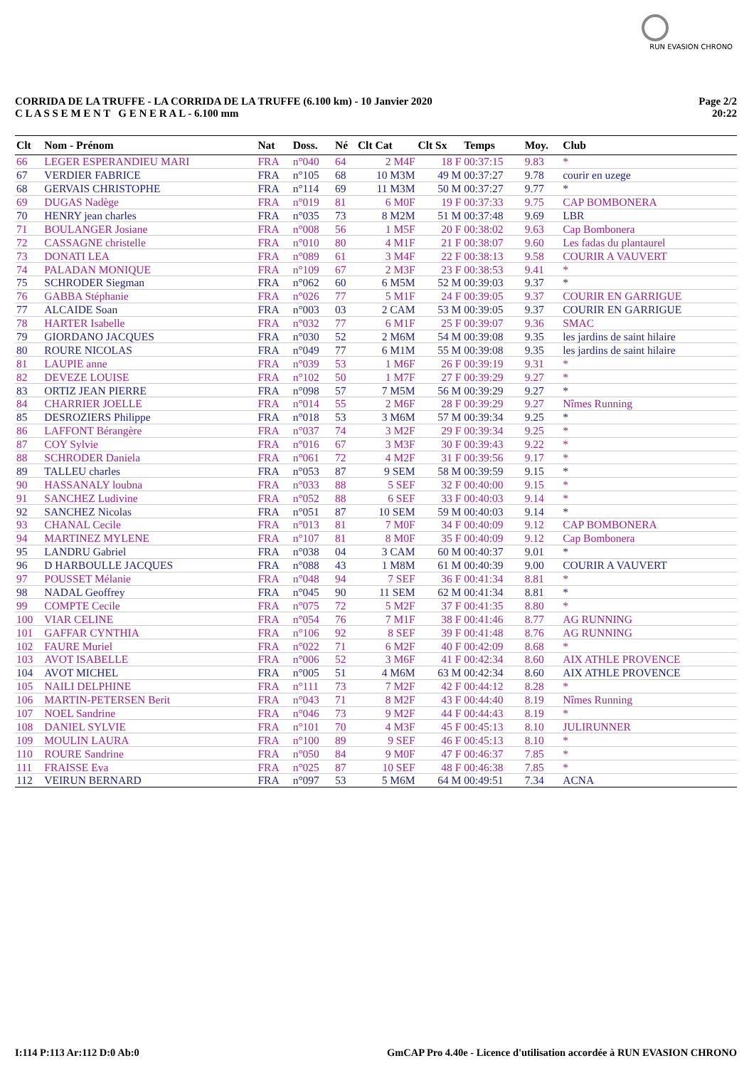RUN EVASION CHRONO
CORRIDA DE LA TRUFFE - LA CORRIDA DE LA TRUFFE (6.100 km) - 10 Janvier 2020
C L A S S E M E N T G E N E R A L - 6.100 mm
Page 2/2
20:22
| Clt | Nom - Prénom | Nat | Doss. | Né | Clt Cat | Clt Sx | Temps | Moy. | Club |
| --- | --- | --- | --- | --- | --- | --- | --- | --- | --- |
| 66 | LEGER ESPERANDIEU MARI | FRA | n°040 | 64 | 2 M4F | 18 F | 00:37:15 | 9.83 | * |
| 67 | VERDIER FABRICE | FRA | n°105 | 68 | 10 M3M | 49 M | 00:37:27 | 9.78 | courir en uzege |
| 68 | GERVAIS CHRISTOPHE | FRA | n°114 | 69 | 11 M3M | 50 M | 00:37:27 | 9.77 | * |
| 69 | DUGAS Nadège | FRA | n°019 | 81 | 6 M0F | 19 F | 00:37:33 | 9.75 | CAP BOMBONERA |
| 70 | HENRY jean charles | FRA | n°035 | 73 | 8 M2M | 51 M | 00:37:48 | 9.69 | LBR |
| 71 | BOULANGER Josiane | FRA | n°008 | 56 | 1 M5F | 20 F | 00:38:02 | 9.63 | Cap Bombonera |
| 72 | CASSAGNE christelle | FRA | n°010 | 80 | 4 M1F | 21 F | 00:38:07 | 9.60 | Les fadas du plantaurel |
| 73 | DONATI LEA | FRA | n°089 | 61 | 3 M4F | 22 F | 00:38:13 | 9.58 | COURIR A VAUVERT |
| 74 | PALADAN MONIQUE | FRA | n°109 | 67 | 2 M3F | 23 F | 00:38:53 | 9.41 | * |
| 75 | SCHRODER Siegman | FRA | n°062 | 60 | 6 M5M | 52 M | 00:39:03 | 9.37 | * |
| 76 | GABBA Stéphanie | FRA | n°026 | 77 | 5 M1F | 24 F | 00:39:05 | 9.37 | COURIR EN GARRIGUE |
| 77 | ALCAIDE Soan | FRA | n°003 | 03 | 2 CAM | 53 M | 00:39:05 | 9.37 | COURIR EN GARRIGUE |
| 78 | HARTER Isabelle | FRA | n°032 | 77 | 6 M1F | 25 F | 00:39:07 | 9.36 | SMAC |
| 79 | GIORDANO JACQUES | FRA | n°030 | 52 | 2 M6M | 54 M | 00:39:08 | 9.35 | les jardins de saint hilaire |
| 80 | ROURE NICOLAS | FRA | n°049 | 77 | 6 M1M | 55 M | 00:39:08 | 9.35 | les jardins de saint hilaire |
| 81 | LAUPIE anne | FRA | n°039 | 53 | 1 M6F | 26 F | 00:39:19 | 9.31 | * |
| 82 | DEVEZE LOUISE | FRA | n°102 | 50 | 1 M7F | 27 F | 00:39:29 | 9.27 | * |
| 83 | ORTIZ JEAN PIERRE | FRA | n°098 | 57 | 7 M5M | 56 M | 00:39:29 | 9.27 | * |
| 84 | CHARRIER JOELLE | FRA | n°014 | 55 | 2 M6F | 28 F | 00:39:29 | 9.27 | Nîmes Running |
| 85 | DESROZIERS Philippe | FRA | n°018 | 53 | 3 M6M | 57 M | 00:39:34 | 9.25 | * |
| 86 | LAFFONT Bérangère | FRA | n°037 | 74 | 3 M2F | 29 F | 00:39:34 | 9.25 | * |
| 87 | COY Sylvie | FRA | n°016 | 67 | 3 M3F | 30 F | 00:39:43 | 9.22 | * |
| 88 | SCHRODER Daniela | FRA | n°061 | 72 | 4 M2F | 31 F | 00:39:56 | 9.17 | * |
| 89 | TALLEU charles | FRA | n°053 | 87 | 9 SEM | 58 M | 00:39:59 | 9.15 | * |
| 90 | HASSANALY loubna | FRA | n°033 | 88 | 5 SEF | 32 F | 00:40:00 | 9.15 | * |
| 91 | SANCHEZ Ludivine | FRA | n°052 | 88 | 6 SEF | 33 F | 00:40:03 | 9.14 | * |
| 92 | SANCHEZ Nicolas | FRA | n°051 | 87 | 10 SEM | 59 M | 00:40:03 | 9.14 | * |
| 93 | CHANAL Cecile | FRA | n°013 | 81 | 7 M0F | 34 F | 00:40:09 | 9.12 | CAP BOMBONERA |
| 94 | MARTINEZ MYLENE | FRA | n°107 | 81 | 8 M0F | 35 F | 00:40:09 | 9.12 | Cap Bombonera |
| 95 | LANDRU Gabriel | FRA | n°038 | 04 | 3 CAM | 60 M | 00:40:37 | 9.01 | * |
| 96 | D HARBOULLE JACQUES | FRA | n°088 | 43 | 1 M8M | 61 M | 00:40:39 | 9.00 | COURIR A VAUVERT |
| 97 | POUSSET Mélanie | FRA | n°048 | 94 | 7 SEF | 36 F | 00:41:34 | 8.81 | * |
| 98 | NADAL Geoffrey | FRA | n°045 | 90 | 11 SEM | 62 M | 00:41:34 | 8.81 | * |
| 99 | COMPTE Cecile | FRA | n°075 | 72 | 5 M2F | 37 F | 00:41:35 | 8.80 | * |
| 100 | VIAR CELINE | FRA | n°054 | 76 | 7 M1F | 38 F | 00:41:46 | 8.77 | AG RUNNING |
| 101 | GAFFAR CYNTHIA | FRA | n°106 | 92 | 8 SEF | 39 F | 00:41:48 | 8.76 | AG RUNNING |
| 102 | FAURE Muriel | FRA | n°022 | 71 | 6 M2F | 40 F | 00:42:09 | 8.68 | * |
| 103 | AVOT ISABELLE | FRA | n°006 | 52 | 3 M6F | 41 F | 00:42:34 | 8.60 | AIX ATHLE PROVENCE |
| 104 | AVOT MICHEL | FRA | n°005 | 51 | 4 M6M | 63 M | 00:42:34 | 8.60 | AIX ATHLE PROVENCE |
| 105 | NAILI DELPHINE | FRA | n°111 | 73 | 7 M2F | 42 F | 00:44:12 | 8.28 | * |
| 106 | MARTIN-PETERSEN Berit | FRA | n°043 | 71 | 8 M2F | 43 F | 00:44:40 | 8.19 | Nîmes Running |
| 107 | NOEL Sandrine | FRA | n°046 | 73 | 9 M2F | 44 F | 00:44:43 | 8.19 | * |
| 108 | DANIEL SYLVIE | FRA | n°101 | 70 | 4 M3F | 45 F | 00:45:13 | 8.10 | JULIRUNNER |
| 109 | MOULIN LAURA | FRA | n°100 | 89 | 9 SEF | 46 F | 00:45:13 | 8.10 | * |
| 110 | ROURE Sandrine | FRA | n°050 | 84 | 9 M0F | 47 F | 00:46:37 | 7.85 | * |
| 111 | FRAISSE Eva | FRA | n°025 | 87 | 10 SEF | 48 F | 00:46:38 | 7.85 | * |
| 112 | VEIRUN BERNARD | FRA | n°097 | 53 | 5 M6M | 64 M | 00:49:51 | 7.34 | ACNA |
I:114 P:113 Ar:112 D:0 Ab:0 GmCAP Pro 4.40e - Licence d'utilisation accordée à RUN EVASION CHRONO